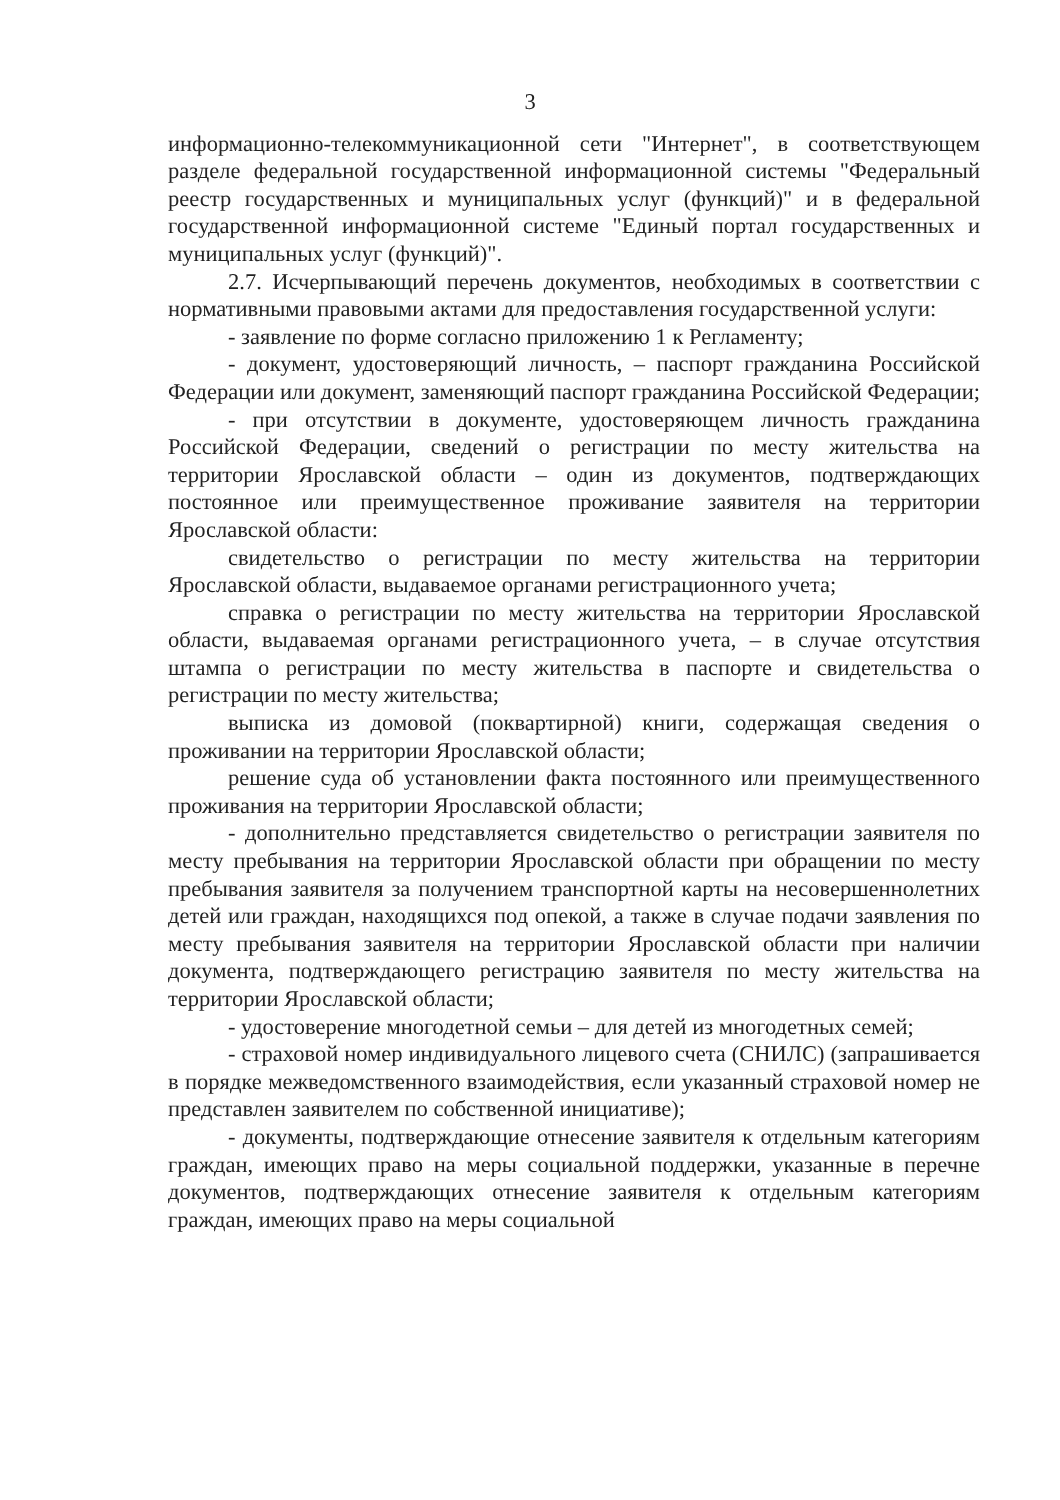3
информационно-телекоммуникационной сети "Интернет", в соответствующем разделе федеральной государственной информационной системы "Федеральный реестр государственных и муниципальных услуг (функций)" и в федеральной государственной информационной системе "Единый портал государственных и муниципальных услуг (функций)".
2.7. Исчерпывающий перечень документов, необходимых в соответствии с нормативными правовыми актами для предоставления государственной услуги:
- заявление по форме согласно приложению 1 к Регламенту;
- документ, удостоверяющий личность, – паспорт гражданина Российской Федерации или документ, заменяющий паспорт гражданина Российской Федерации;
- при отсутствии в документе, удостоверяющем личность гражданина Российской Федерации, сведений о регистрации по месту жительства на территории Ярославской области – один из документов, подтверждающих постоянное или преимущественное проживание заявителя на территории Ярославской области:
свидетельство о регистрации по месту жительства на территории Ярославской области, выдаваемое органами регистрационного учета;
справка о регистрации по месту жительства на территории Ярославской области, выдаваемая органами регистрационного учета, – в случае отсутствия штампа о регистрации по месту жительства в паспорте и свидетельства о регистрации по месту жительства;
выписка из домовой (поквартирной) книги, содержащая сведения о проживании на территории Ярославской области;
решение суда об установлении факта постоянного или преимущественного проживания на территории Ярославской области;
- дополнительно представляется свидетельство о регистрации заявителя по месту пребывания на территории Ярославской области при обращении по месту пребывания заявителя за получением транспортной карты на несовершеннолетних детей или граждан, находящихся под опекой, а также в случае подачи заявления по месту пребывания заявителя на территории Ярославской области при наличии документа, подтверждающего регистрацию заявителя по месту жительства на территории Ярославской области;
- удостоверение многодетной семьи – для детей из многодетных семей;
- страховой номер индивидуального лицевого счета (СНИЛС) (запрашивается в порядке межведомственного взаимодействия, если указанный страховой номер не представлен заявителем по собственной инициативе);
- документы, подтверждающие отнесение заявителя к отдельным категориям граждан, имеющих право на меры социальной поддержки, указанные в перечне документов, подтверждающих отнесение заявителя к отдельным категориям граждан, имеющих право на меры социальной